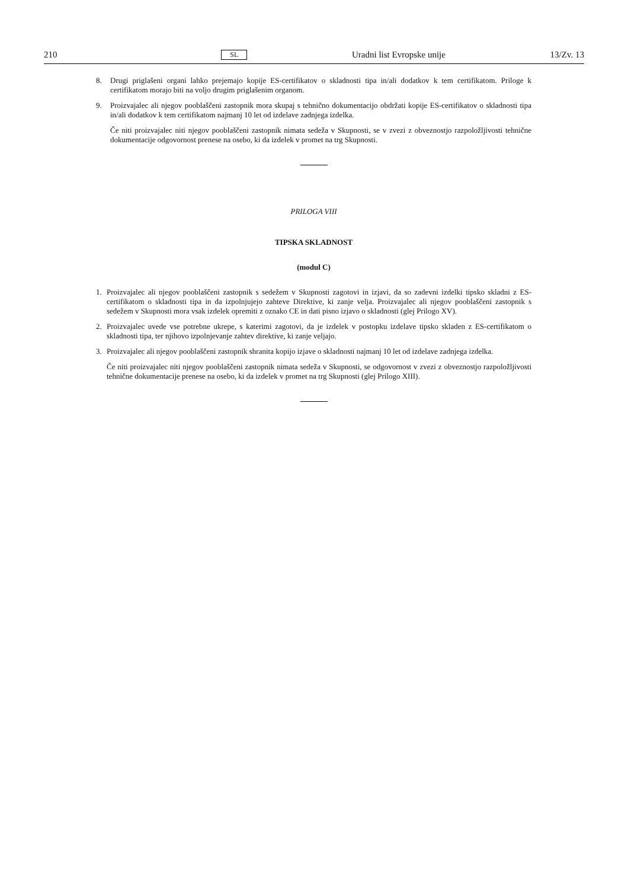210 SL Uradni list Evropske unije 13/Zv. 13
8. Drugi priglašeni organi lahko prejemajo kopije ES-certifikatov o skladnosti tipa in/ali dodatkov k tem certifikatom. Priloge k certifikatom morajo biti na voljo drugim priglašenim organom.
9. Proizvajalec ali njegov pooblaščeni zastopnik mora skupaj s tehnično dokumentacijo obdržati kopije ES-certifikatov o skladnosti tipa in/ali dodatkov k tem certifikatom najmanj 10 let od izdelave zadnjega izdelka.
Če niti proizvajalec niti njegov pooblaščeni zastopnik nimata sedeža v Skupnosti, se v zvezi z obveznostjo razpoložljivosti tehnične dokumentacije odgovornost prenese na osebo, ki da izdelek v promet na trg Skupnosti.
PRILOGA VIII
TIPSKA SKLADNOST
(modul C)
1. Proizvajalec ali njegov pooblaščeni zastopnik s sedežem v Skupnosti zagotovi in izjavi, da so zadevni izdelki tipsko skladni z ES-certifikatom o skladnosti tipa in da izpolnjujejo zahteve Direktive, ki zanje velja. Proizvajalec ali njegov pooblaščeni zastopnik s sedežem v Skupnosti mora vsak izdelek opremiti z oznako CE in dati pisno izjavo o skladnosti (glej Prilogo XV).
2. Proizvajalec uvede vse potrebne ukrepe, s katerimi zagotovi, da je izdelek v postopku izdelave tipsko skladen z ES-certifikatom o skladnosti tipa, ter njihovo izpolnjevanje zahtev direktive, ki zanje veljajo.
3. Proizvajalec ali njegov pooblaščeni zastopnik shranita kopijo izjave o skladnosti najmanj 10 let od izdelave zadnjega izdelka.
Če niti proizvajalec niti njegov pooblaščeni zastopnik nimata sedeža v Skupnosti, se odgovornost v zvezi z obveznostjo razpoložljivosti tehnične dokumentacije prenese na osebo, ki da izdelek v promet na trg Skupnosti (glej Prilogo XIII).